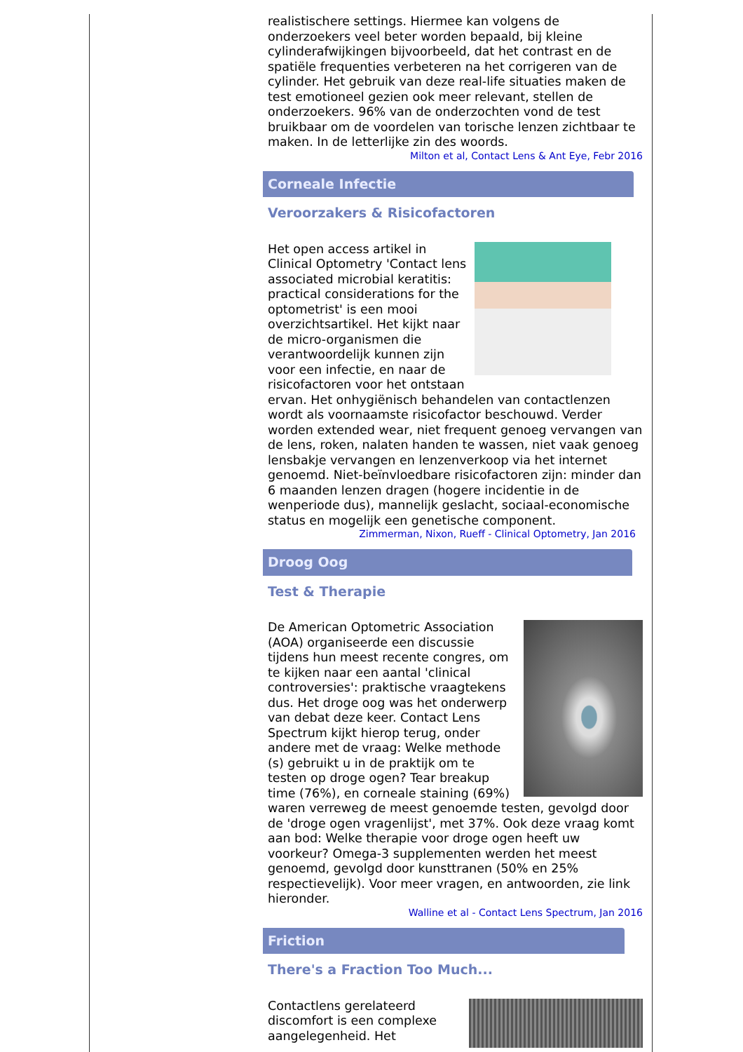realistischere settings. Hiermee kan volgens de onderzoekers veel beter worden bepaald, bij kleine cylinderafwijkingen bijvoorbeeld, dat het contrast en de spatiële frequenties verbeteren na het corrigeren van de cylinder. Het gebruik van deze real-life situaties maken de test emotioneel gezien ook meer relevant, stellen de onderzoekers. 96% van de onderzochten vond de test bruikbaar om de voordelen van torische lenzen zichtbaar te maken. In de letterlijke zin des woords.
Milton et al, Contact Lens & Ant Eye, Febr 2016
Corneale Infectie
Veroorzakers & Risicofactoren
Het open access artikel in Clinical Optometry 'Contact lens associated microbial keratitis: practical considerations for the optometrist' is een mooi overzichtsartikel. Het kijkt naar de micro-organismen die verantwoordelijk kunnen zijn voor een infectie, en naar de risicofactoren voor het ontstaan ervan. Het onhygiënisch behandelen van contactlenzen wordt als voornaamste risicofactor beschouwd. Verder worden extended wear, niet frequent genoeg vervangen van de lens, roken, nalaten handen te wassen, niet vaak genoeg lensbakje vervangen en lenzenverkoop via het internet genoemd. Niet-beïnvloedbare risicofactoren zijn: minder dan 6 maanden lenzen dragen (hogere incidentie in de wenperiode dus), mannelijk geslacht, sociaal-economische status en mogelijk een genetische component.
Zimmerman, Nixon, Rueff - Clinical Optometry, Jan 2016
Droog Oog
Test & Therapie
De American Optometric Association (AOA) organiseerde een discussie tijdens hun meest recente congres, om te kijken naar een aantal 'clinical controversies': praktische vraagtekens dus. Het droge oog was het onderwerp van debat deze keer. Contact Lens Spectrum kijkt hierop terug, onder andere met de vraag: Welke methode (s) gebruikt u in de praktijk om te testen op droge ogen? Tear breakup time (76%), en corneale staining (69%) waren verreweg de meest genoemde testen, gevolgd door de 'droge ogen vragenlijst', met 37%. Ook deze vraag komt aan bod: Welke therapie voor droge ogen heeft uw voorkeur? Omega-3 supplementen werden het meest genoemd, gevolgd door kunsttranen (50% en 25% respectievelijk). Voor meer vragen, en antwoorden, zie link hieronder.
Walline et al - Contact Lens Spectrum, Jan 2016
Friction
There's a Fraction Too Much...
Contactlens gerelateerd discomfort is een complexe aangelegenheid. Het